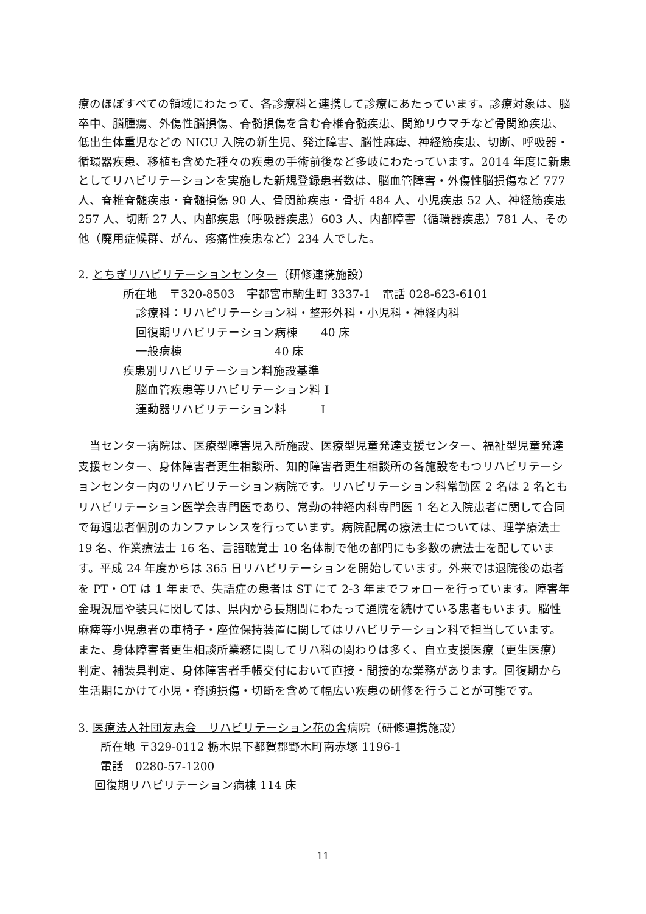療のほぼすべての領域にわたって、各診療科と連携して診療にあたっています。診療対象は、脳卒中、脳腫瘍、外傷性脳損傷、脊髄損傷を含む脊椎脊髄疾患、関節リウマチなど骨関節疾患、低出生体重児などの NICU 入院の新生児、発達障害、脳性麻痺、神経筋疾患、切断、呼吸器・循環器疾患、移植も含めた種々の疾患の手術前後など多岐にわたっています。2014 年度に新患としてリハビリテーションを実施した新規登録患者数は、脳血管障害・外傷性脳損傷など 777 人、脊椎脊髄疾患・脊髄損傷 90 人、骨関節疾患・骨折 484 人、小児疾患 52 人、神経筋疾患 257 人、切断 27 人、内部疾患（呼吸器疾患）603 人、内部障害（循環器疾患）781 人、その他（廃用症候群、がん、疼痛性疾患など）234 人でした。
2. とちぎリハビリテーションセンター（研修連携施設）
所在地　〒320-8503　宇都宮市駒生町 3337-1　電話 028-623-6101
診療科：リハビリテーション科・整形外科・小児科・神経内科
回復期リハビリテーション病棟　　40 床
一般病棟　　　　　　　　40 床
疾患別リハビリテーション料施設基準
脳血管疾患等リハビリテーション料 I
運動器リハビリテーション料　　　I
　当センター病院は、医療型障害児入所施設、医療型児童発達支援センター、福祉型児童発達支援センター、身体障害者更生相談所、知的障害者更生相談所の各施設をもつリハビリテーションセンター内のリハビリテーション病院です。リハビリテーション科常勤医 2 名は 2 名ともリハビリテーション医学会専門医であり、常勤の神経内科専門医 1 名と入院患者に関して合同で毎週患者個別のカンファレンスを行っています。病院配属の療法士については、理学療法士 19 名、作業療法士 16 名、言語聴覚士 10 名体制で他の部門にも多数の療法士を配しています。平成 24 年度からは 365 日リハビリテーションを開始しています。外来では退院後の患者を PT・OT は 1 年まで、失語症の患者は ST にて 2-3 年までフォローを行っています。障害年金現況届や装具に関しては、県内から長期間にわたって通院を続けている患者もいます。脳性麻痺等小児患者の車椅子・座位保持装置に関してはリハビリテーション科で担当しています。また、身体障害者更生相談所業務に関してリハ科の関わりは多く、自立支援医療（更生医療）判定、補装具判定、身体障害者手帳交付において直接・間接的な業務があります。回復期から生活期にかけて小児・脊髄損傷・切断を含めて幅広い疾患の研修を行うことが可能です。
3. 医療法人社団友志会　リハビリテーション花の舎病院（研修連携施設）
所在地 〒329-0112 栃木県下都賀郡野木町南赤塚 1196-1
電話　0280-57-1200
回復期リハビリテーション病棟 114 床
11